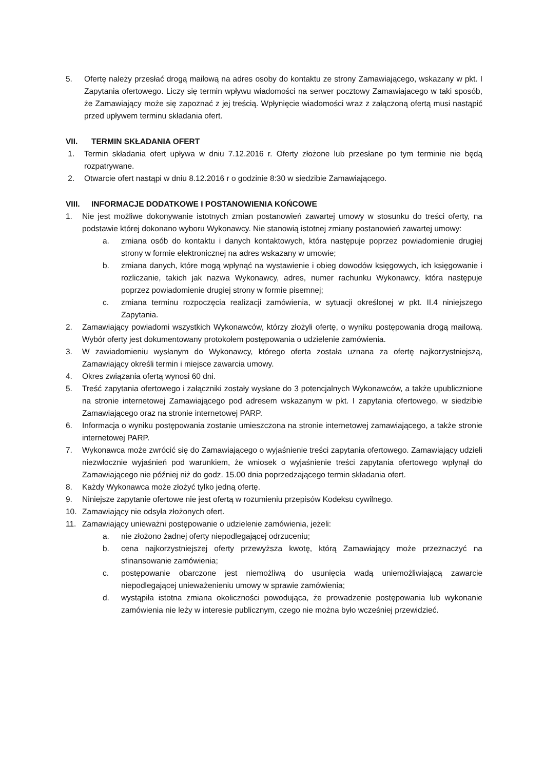5. Ofertę należy przesłać drogą mailową na adres osoby do kontaktu ze strony Zamawiającego, wskazany w pkt. I Zapytania ofertowego. Liczy się termin wpływu wiadomości na serwer pocztowy Zamawiajacego w taki sposób, że Zamawiający może się zapoznać z jej treścią. Wpłynięcie wiadomości wraz z załączoną ofertą musi nastąpić przed upływem terminu składania ofert.
VII. TERMIN SKŁADANIA OFERT
1. Termin składania ofert upływa w dniu 7.12.2016 r. Oferty złożone lub przesłane po tym terminie nie będą rozpatrywane.
2. Otwarcie ofert nastąpi w dniu 8.12.2016 r o godzinie 8:30 w siedzibie Zamawiającego.
VIII. INFORMACJE DODATKOWE I POSTANOWIENIA KOŃCOWE
1. Nie jest możliwe dokonywanie istotnych zmian postanowień zawartej umowy w stosunku do treści oferty, na podstawie której dokonano wyboru Wykonawcy. Nie stanowią istotnej zmiany postanowień zawartej umowy:
a. zmiana osób do kontaktu i danych kontaktowych, która następuje poprzez powiadomienie drugiej strony w formie elektronicznej na adres wskazany w umowie;
b. zmiana danych, które mogą wpłynąć na wystawienie i obieg dowodów księgowych, ich księgowanie i rozliczanie, takich jak nazwa Wykonawcy, adres, numer rachunku Wykonawcy, która następuje poprzez powiadomienie drugiej strony w formie pisemnej;
c. zmiana terminu rozpoczęcia realizacji zamówienia, w sytuacji określonej w pkt. II.4 niniejszego Zapytania.
2. Zamawiający powiadomi wszystkich Wykonawców, którzy złożyli ofertę, o wyniku postępowania drogą mailową. Wybór oferty jest dokumentowany protokołem postępowania o udzielenie zamówienia.
3. W zawiadomieniu wysłanym do Wykonawcy, którego oferta została uznana za ofertę najkorzystniejszą, Zamawiający określi termin i miejsce zawarcia umowy.
4. Okres związania ofertą wynosi 60 dni.
5. Treść zapytania ofertowego i załączniki zostały wysłane do 3 potencjalnych Wykonawców, a także upublicznione na stronie internetowej Zamawiającego pod adresem wskazanym w pkt. I zapytania ofertowego, w siedzibie Zamawiającego oraz na stronie internetowej PARP.
6. Informacja o wyniku postępowania zostanie umieszczona na stronie internetowej zamawiającego, a także stronie internetowej PARP.
7. Wykonawca może zwrócić się do Zamawiającego o wyjaśnienie treści zapytania ofertowego. Zamawiający udzieli niezwłocznie wyjaśnień pod warunkiem, że wniosek o wyjaśnienie treści zapytania ofertowego wpłynął do Zamawiającego nie później niż do godz. 15.00 dnia poprzedzającego termin składania ofert.
8. Każdy Wykonawca może złożyć tylko jedną ofertę.
9. Niniejsze zapytanie ofertowe nie jest ofertą w rozumieniu przepisów Kodeksu cywilnego.
10. Zamawiający nie odsyła złożonych ofert.
11. Zamawiający unieważni postępowanie o udzielenie zamówienia, jeżeli:
a. nie złożono żadnej oferty niepodlegającej odrzuceniu;
b. cena najkorzystniejszej oferty przewyższa kwotę, którą Zamawiający może przeznaczyć na sfinansowanie zamówienia;
c. postępowanie obarczone jest niemożliwą do usunięcia wadą uniemożliwiającą zawarcie niepodlegającej unieważenieniu umowy w sprawie zamówienia;
d. wystąpiła istotna zmiana okoliczności powodująca, że prowadzenie postępowania lub wykonanie zamówienia nie leży w interesie publicznym, czego nie można było wcześniej przewidzieć.